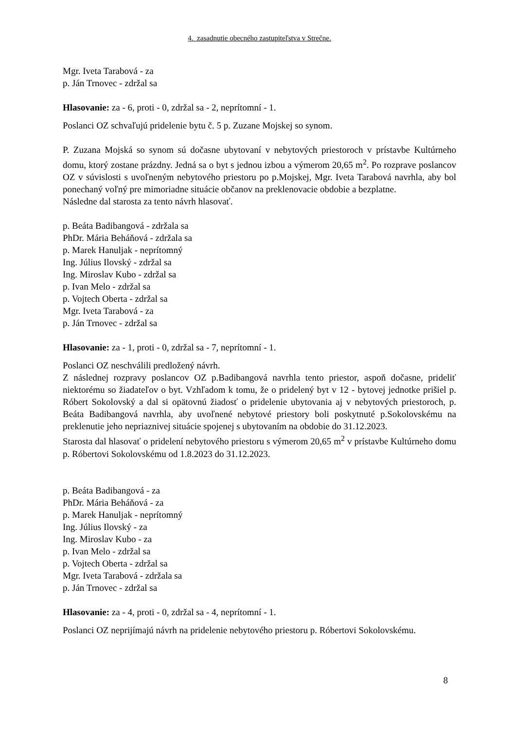4. zasadnutie obecného zastupiteľstva v Strečne.
Mgr. Iveta Tarabová - za
p. Ján Trnovec - zdržal sa
Hlasovanie: za - 6, proti - 0, zdržal sa - 2, neprítomní - 1.
Poslanci OZ schvaľujú pridelenie bytu č. 5 p. Zuzane Mojskej so synom.
P. Zuzana Mojská so synom sú dočasne ubytovaní v nebytových priestoroch v prístavbe Kultúrneho domu, ktorý zostane prázdny. Jedná sa o byt s jednou izbou a výmerom 20,65 m<sup>2</sup>. Po rozprave poslancov OZ v súvislosti s uvoľneným nebytového priestoru po p.Mojskej, Mgr. Iveta Tarabová navrhla, aby bol ponechaný voľný pre mimoriadne situácie občanov na preklenovacie obdobie a bezplatne.
Následne dal starosta za tento návrh hlasovať.
p. Beáta Badibangová - zdržala sa
PhDr. Mária Beháňová - zdržala sa
p. Marek Hanuljak - neprítomný
Ing. Július Ilovský - zdržal sa
Ing. Miroslav Kubo - zdržal sa
p. Ivan Melo - zdržal sa
p. Vojtech Oberta - zdržal sa
Mgr. Iveta Tarabová - za
p. Ján Trnovec - zdržal sa
Hlasovanie: za - 1, proti - 0, zdržal sa - 7, neprítomní - 1.
Poslanci OZ neschválili predložený návrh.
Z následnej rozpravy poslancov OZ p.Badibangová navrhla tento priestor, aspoň dočasne, prideliť niektorému so žiadateľov o byt. Vzhľadom k tomu, že o pridelený byt v 12 - bytovej jednotke prišiel p. Róbert Sokolovský a dal si opätovnú žiadosť o pridelenie ubytovania aj v nebytových priestoroch, p. Beáta Badibangová navrhla, aby uvoľnené nebytové priestory boli poskytnuté p.Sokolovskému na preklenutie jeho nepriaznivej situácie spojenej s ubytovaním na obdobie do 31.12.2023.
Starosta dal hlasovať o pridelení nebytového priestoru s výmerom 20,65 m<sup>2</sup> v prístavbe Kultúrneho domu p. Róbertovi Sokolovskému od 1.8.2023 do 31.12.2023.
p. Beáta Badibangová - za
PhDr. Mária Beháňová - za
p. Marek Hanuljak - neprítomný
Ing. Július Ilovský - za
Ing. Miroslav Kubo - za
p. Ivan Melo - zdržal sa
p. Vojtech Oberta - zdržal sa
Mgr. Iveta Tarabová - zdržala sa
p. Ján Trnovec - zdržal sa
Hlasovanie: za - 4, proti - 0, zdržal sa - 4, neprítomní - 1.
Poslanci OZ neprijímajú návrh na pridelenie nebytového priestoru p. Róbertovi Sokolovskému.
8